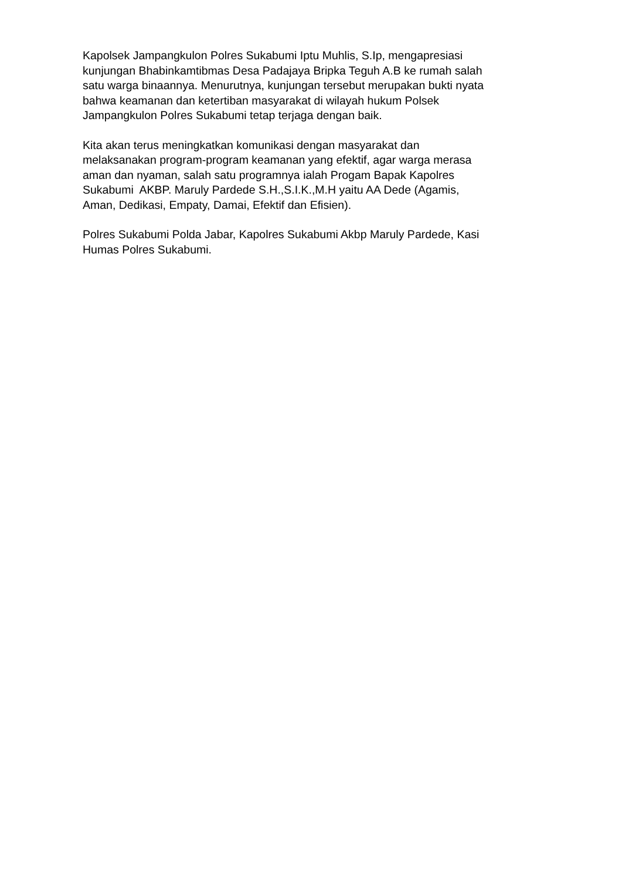Kapolsek Jampangkulon Polres Sukabumi Iptu Muhlis, S.Ip, mengapresiasi
kunjungan Bhabinkamtibmas Desa Padajaya Bripka Teguh A.B ke rumah salah
satu warga binaannya. Menurutnya, kunjungan tersebut merupakan bukti nyata
bahwa keamanan dan ketertiban masyarakat di wilayah hukum Polsek
Jampangkulon Polres Sukabumi tetap terjaga dengan baik.
Kita akan terus meningkatkan komunikasi dengan masyarakat dan
melaksanakan program-program keamanan yang efektif, agar warga merasa
aman dan nyaman, salah satu programnya ialah Progam Bapak Kapolres
Sukabumi AKBP. Maruly Pardede S.H.,S.I.K.,M.H yaitu AA Dede (Agamis,
Aman, Dedikasi, Empaty, Damai, Efektif dan Efisien).
Polres Sukabumi Polda Jabar, Kapolres Sukabumi Akbp Maruly Pardede, Kasi
Humas Polres Sukabumi.